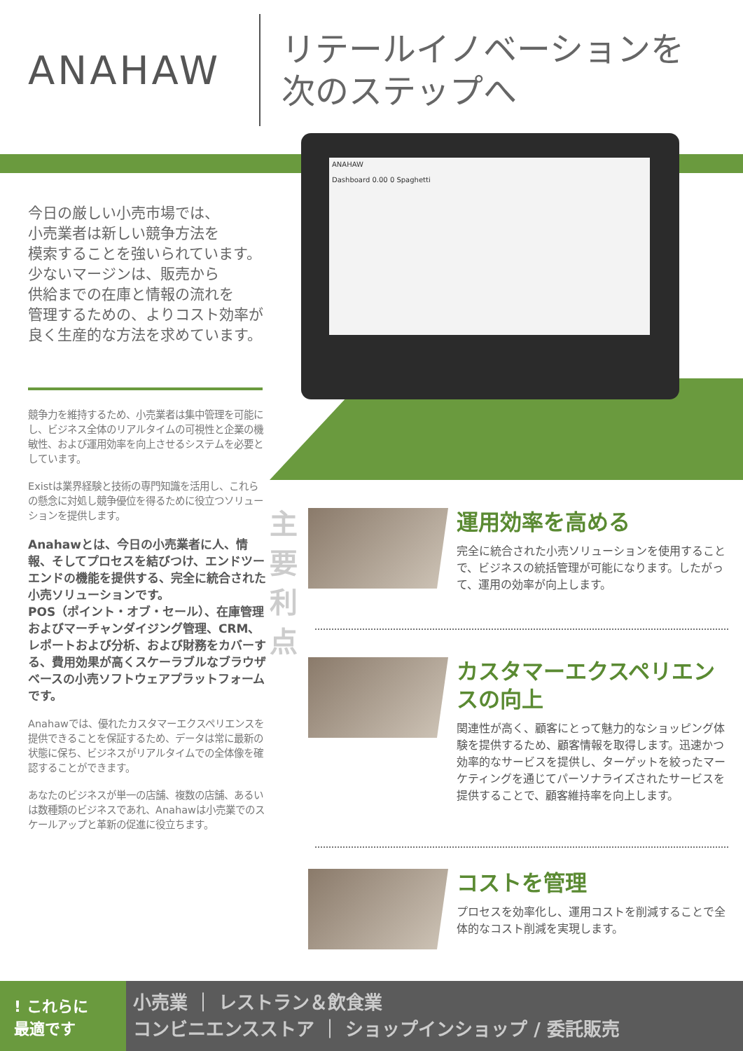ANAHAW
リテールイノベーションを
次のステップへ
ANAHAW
Dashboard 0.00 0 Spaghetti
今日の厳しい小売市場では、
小売業者は新しい競争方法を
模索することを強いられています。
少ないマージンは、販売から
供給までの在庫と情報の流れを
管理するための、よりコスト効率が
良く生産的な方法を求めています。
競争力を維持するため、小売業者は集中管理を可能にし、ビジネス全体のリアルタイムの可視性と企業の機敏性、および運用効率を向上させるシステムを必要としています。
Existは業界経験と技術の専門知識を活用し、これらの懸念に対処し競争優位を得るために役立つソリューションを提供します。
Anahawとは、今日の小売業者に人、情報、そしてプロセスを結びつけ、エンドツーエンドの機能を提供する、完全に統合された小売ソリューションです。
POS（ポイント・オブ・セール）、在庫管理およびマーチャンダイジング管理、CRM、レポートおよび分析、および財務をカバーする、費用効果が高くスケーラブルなブラウザベースの小売ソフトウェアプラットフォームです。
Anahawでは、優れたカスタマーエクスペリエンスを提供できることを保証するため、データは常に最新の状態に保ち、ビジネスがリアルタイムでの全体像を確認することができます。
あなたのビジネスが単一の店舗、複数の店舗、あるいは数種類のビジネスであれ、Anahawは小売業でのスケールアップと革新の促進に役立ちます。
主要利点
運用効率を高める
完全に統合された小売ソリューションを使用することで、ビジネスの統括管理が可能になります。したがって、運用の効率が向上します。
カスタマーエクスペリエンスの向上
関連性が高く、顧客にとって魅力的なショッピング体験を提供するため、顧客情報を取得します。迅速かつ効率的なサービスを提供し、ターゲットを絞ったマーケティングを通じてパーソナライズされたサービスを提供することで、顧客維持率を向上します。
コストを管理
プロセスを効率化し、運用コストを削減することで全体的なコスト削減を実現します。
! これらに
最適です
小売業 ｜ レストラン＆飲食業
コンビニエンスストア ｜ ショップインショップ / 委託販売